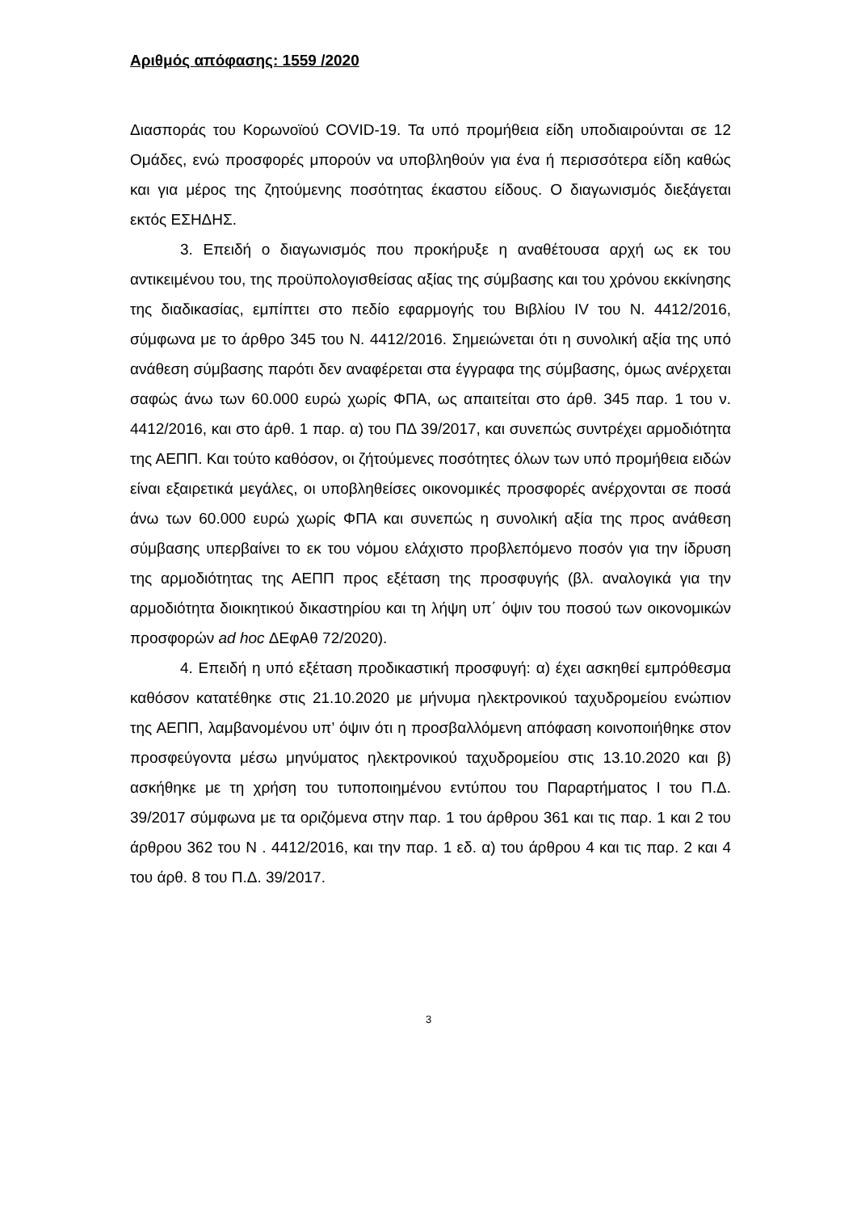Αριθμός απόφασης: 1559 /2020
Διασποράς του Κορωνοϊού COVID-19. Τα υπό προμήθεια είδη υποδιαιρούνται σε 12 Ομάδες, ενώ προσφορές μπορούν να υποβληθούν για ένα ή περισσότερα είδη καθώς και για μέρος της ζητούμενης ποσότητας έκαστου είδους. Ο διαγωνισμός διεξάγεται εκτός ΕΣΗΔΗΣ.
3. Επειδή ο διαγωνισμός που προκήρυξε η αναθέτουσα αρχή ως εκ του αντικειμένου του, της προϋπολογισθείσας αξίας της σύμβασης και του χρόνου εκκίνησης της διαδικασίας, εμπίπτει στο πεδίο εφαρμογής του Βιβλίου IV του Ν. 4412/2016, σύμφωνα με το άρθρο 345 του Ν. 4412/2016. Σημειώνεται ότι η συνολική αξία της υπό ανάθεση σύμβασης παρότι δεν αναφέρεται στα έγγραφα της σύμβασης, όμως ανέρχεται σαφώς άνω των 60.000 ευρώ χωρίς ΦΠΑ, ως απαιτείται στο άρθ. 345 παρ. 1 του ν. 4412/2016, και στο άρθ. 1 παρ. α) του ΠΔ 39/2017, και συνεπώς συντρέχει αρμοδιότητα της ΑΕΠΠ. Και τούτο καθόσον, οι ζήτούμενες ποσότητες όλων των υπό προμήθεια ειδών είναι εξαιρετικά μεγάλες, οι υποβληθείσες οικονομικές προσφορές ανέρχονται σε ποσά άνω των 60.000 ευρώ χωρίς ΦΠΑ και συνεπώς η συνολική αξία της προς ανάθεση σύμβασης υπερβαίνει το εκ του νόμου ελάχιστο προβλεπόμενο ποσόν για την ίδρυση της αρμοδιότητας της ΑΕΠΠ προς εξέταση της προσφυγής (βλ. αναλογικά για την αρμοδιότητα διοικητικού δικαστηρίου και τη λήψη υπ΄ όψιν του ποσού των οικονομικών προσφορών ad hoc ΔΕφΑθ 72/2020).
4. Επειδή η υπό εξέταση προδικαστική προσφυγή: α) έχει ασκηθεί εμπρόθεσμα καθόσον κατατέθηκε στις 21.10.2020 με μήνυμα ηλεκτρονικού ταχυδρομείου ενώπιον της ΑΕΠΠ, λαμβανομένου υπ’ όψιν ότι η προσβαλλόμενη απόφαση κοινοποιήθηκε στον προσφεύγοντα μέσω μηνύματος ηλεκτρονικού ταχυδρομείου στις 13.10.2020 και β) ασκήθηκε με τη χρήση του τυποποιημένου εντύπου του Παραρτήματος Ι του Π.Δ. 39/2017 σύμφωνα με τα οριζόμενα στην παρ. 1 του άρθρου 361 και τις παρ. 1 και 2 του άρθρου 362 του Ν . 4412/2016, και την παρ. 1 εδ. α) του άρθρου 4 και τις παρ. 2 και 4 του άρθ. 8 του Π.Δ. 39/2017.
3